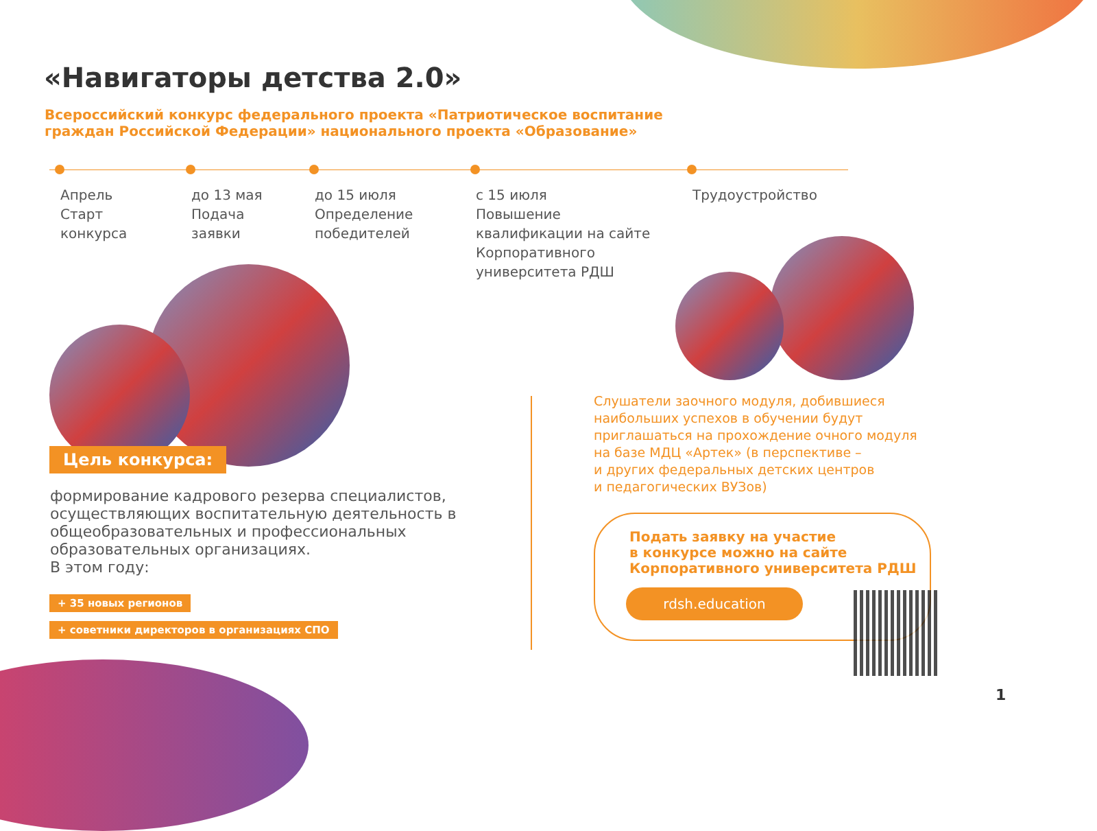«Навигаторы детства 2.0»
Всероссийский конкурс федерального проекта «Патриотическое воспитание
граждан Российской Федерации» национального проекта «Образование»
Апрель
Старт
конкурса
до 13 мая
Подача
заявки
до 15 июля
Определение
победителей
с 15 июля
Повышение
квалификации на сайте
Корпоративного
университета РДШ
Трудоустройство
Цель конкурса:
формирование кадрового резерва специалистов, осуществляющих воспитательную деятельность в общеобразовательных и профессиональных образовательных организациях.
В этом году:
+ 35 новых регионов
+ советники директоров в организациях СПО
Слушатели заочного модуля, добившиеся
наибольших успехов в обучении будут
приглашаться на прохождение очного модуля
на базе МДЦ «Артек» (в перспективе –
и других федеральных детских центров
и педагогических ВУЗов)
Подать заявку на участие
в конкурсе можно на сайте
Корпоративного университета РДШ
rdsh.education
1